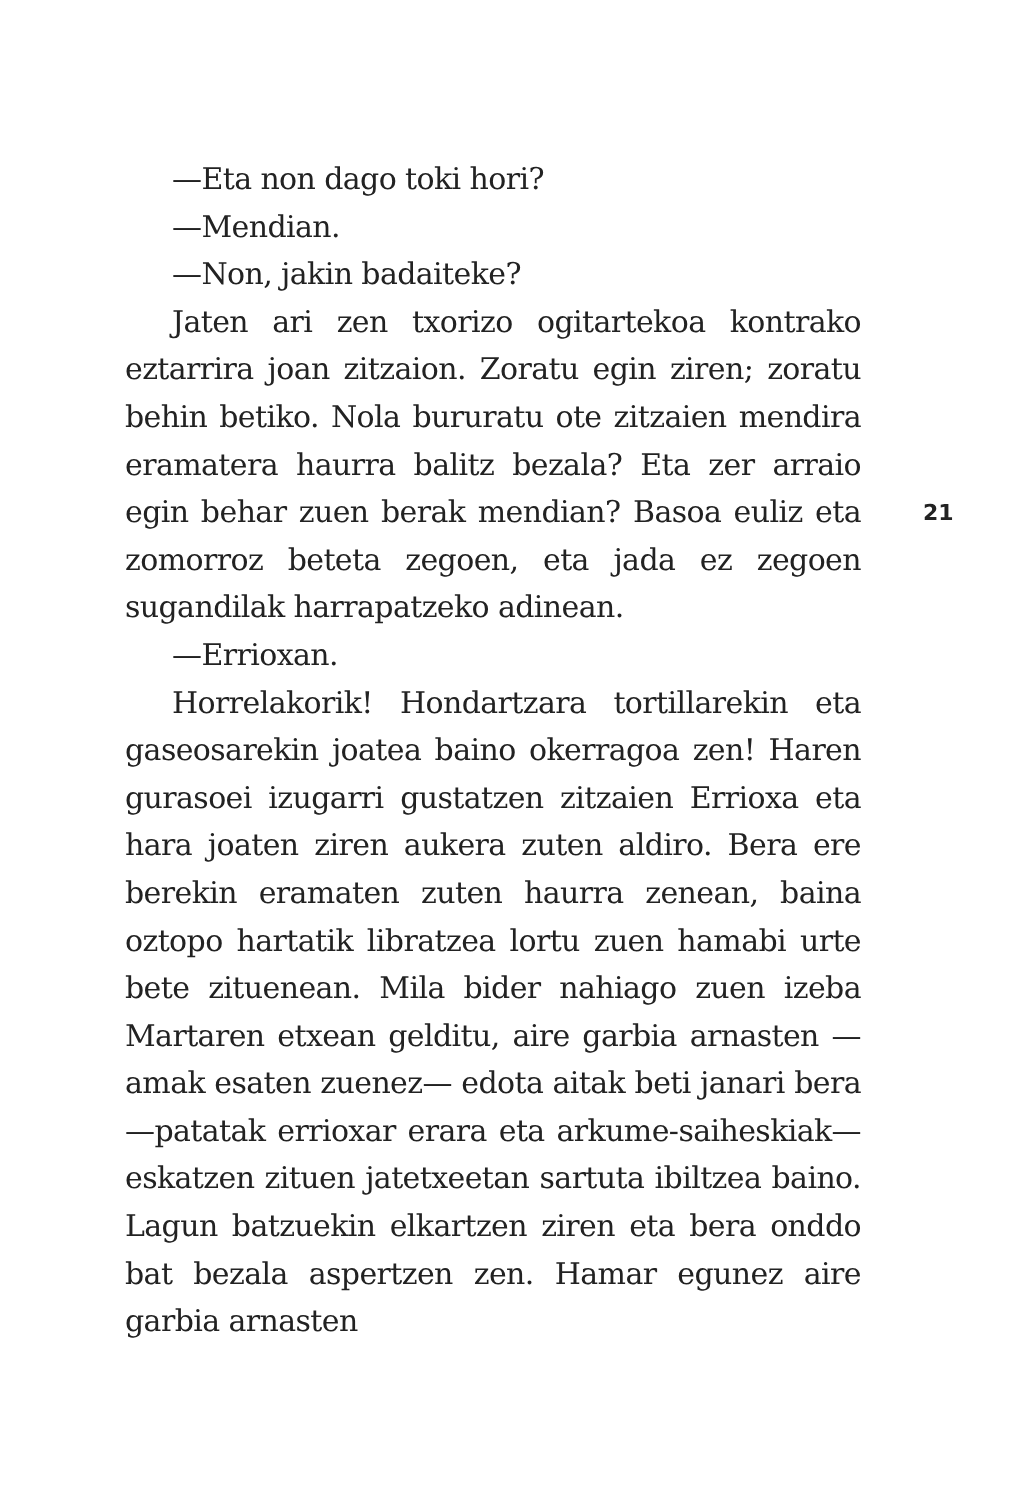—Eta non dago toki hori?
—Mendian.
—Non, jakin badaiteke?
Jaten ari zen txorizo ogitartekoa kontrako eztarrira joan zitzaion. Zoratu egin ziren; zoratu behin betiko. Nola bururatu ote zitzaien mendira eramatera haurra balitz bezala? Eta zer arraio egin behar zuen berak mendian? Basoa euliz eta zomorroz beteta zegoen, eta jada ez zegoen sugandilak harrapatzeko adinean.
—Errioxan.
Horrelakorik! Hondartzara tortillarekin eta gaseosarekin joatea baino okerragoa zen! Haren gurasoei izugarri gustatzen zitzaien Errioxa eta hara joaten ziren aukera zuten aldiro. Bera ere berekin eramaten zuten haurra zenean, baina oztopo hartatik libratzea lortu zuen hamabi urte bete zituenean. Mila bider nahiago zuen izeba Martaren etxean gelditu, aire garbia arnasten —amak esaten zuenez— edota aitak beti janari bera —patatak errioxar erara eta arkume-saiheskiak— eskatzen zituen jatetxeetan sartuta ibiltzea baino. Lagun batzuekin elkartzen ziren eta bera onddo bat bezala aspertzen zen. Hamar egunez aire garbia arnasten
21